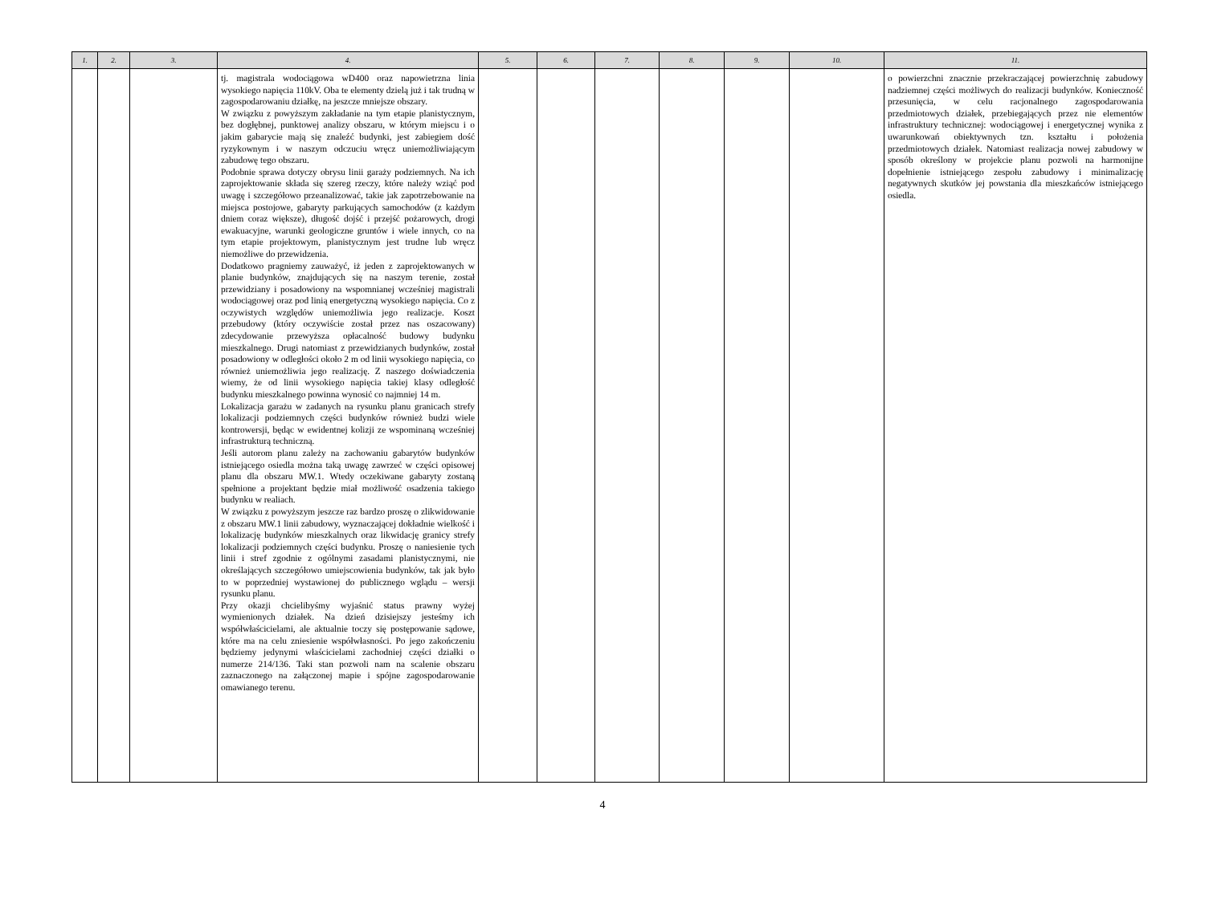| 1. | 2. | 3. | 4. | 5. | 6. | 7. | 8. | 9. | 10. | 11. |
| --- | --- | --- | --- | --- | --- | --- | --- | --- | --- | --- |
| | | | tj. magistrala wodociągowa wD400 oraz napowietrzna linia wysokiego napięcia 110kV. Oba te elementy dzielą już i tak trudną w zagospodarowaniu działkę, na jeszcze mniejsze obszary. W związku z powyższym zakładanie na tym etapie planistycznym, bez dogłębnej, punktowej analizy obszaru, w którym miejscu i o jakim gabarycie mają się znaleźć budynki, jest zabiegiem dość ryzykownym i w naszym odczuciu wręcz uniemożliwiającym zabudowę tego obszaru. Podobnie sprawa dotyczy obrysu linii garaży podziemnych. Na ich zaprojektowanie składa się szereg rzeczy, które należy wziąć pod uwagę i szczegółowo przeanalizować, takie jak zapotrzebowanie na miejsca postojowe, gabaryty parkujących samochodów (z każdym dniem coraz większe), długość dojść i przejść pożarowych, drogi ewakuacyjne, warunki geologiczne gruntów i wiele innych, co na tym etapie projektowym, planistycznym jest trudne lub wręcz niemożliwe do przewidzenia. Dodatkowo pragniemy zauważyć, iż jeden z zaprojektowanych w planie budynków, znajdujących się na naszym terenie, został przewidziany i posadowiony na wspomnianej wcześniej magistrali wodociągowej oraz pod linią energetyczną wysokiego napięcia. Co z oczywistych względów uniemożliwia jego realizacje. Koszt przebudowy (który oczywiście został przez nas oszacowany) zdecydowanie przewyższa opłacalność budowy budynku mieszkalnego. Drugi natomiast z przewidzianych budynków, został posadowiony w odległości około 2 m od linii wysokiego napięcia, co również uniemożliwia jego realizację. Z naszego doświadczenia wiemy, że od linii wysokiego napięcia takiej klasy odległość budynku mieszkalnego powinna wynosić co najmniej 14 m. Lokalizacja garażu w zadanych na rysunku planu granicach strefy lokalizacji podziemnych części budynków również budzi wiele kontrowersji, będąc w ewidentnej kolizji ze wspominaną wcześniej infrastrukturą techniczną. Jeśli autorom planu zależy na zachowaniu gabarytów budynków istniejącego osiedla można taką uwagę zawrzeć w części opisowej planu dla obszaru MW.1. Wtedy oczekiwane gabaryty zostaną spełnione a projektant będzie miał możliwość osadzenia takiego budynku w realiach. W związku z powyższym jeszcze raz bardzo proszę o zlikwidowanie z obszaru MW.1 linii zabudowy, wyznaczającej dokładnie wielkość i lokalizację budynków mieszkalnych oraz likwidację granicy strefy lokalizacji podziemnych części budynku. Proszę o naniesienie tych linii i stref zgodnie z ogólnymi zasadami planistycznymi, nie określających szczegółowo umiejscowienia budynków, tak jak było to w poprzedniej wystawionej do publicznego wglądu – wersji rysunku planu. Przy okazji chcielibyśmy wyjaśnić status prawny wyżej wymienionych działek. Na dzień dzisiejszy jesteśmy ich współwłaścicielami, ale aktualnie toczy się postępowanie sądowe, które ma na celu zniesienie współwłasności. Po jego zakończeniu będziemy jedynymi właścicielami zachodniej części działki o numerze 214/136. Taki stan pozwoli nam na scalenie obszaru zaznaczonego na załączonej mapie i spójne zagospodarowanie omawianego terenu. | | | | | | | o powierzchni znacznie przekraczającej powierzchnię zabudowy nadziemnej części możliwych do realizacji budynków. Konieczność przesunięcia, w celu racjonalnego zagospodarowania przedmiotowych działek, przebiegających przez nie elementów infrastruktury technicznej: wodociągowej i energetycznej wynika z uwarunkowań obiektywnych tzn. kształtu i położenia przedmiotowych działek. Natomiast realizacja nowej zabudowy w sposób określony w projekcie planu pozwoli na harmonijne dopełnienie istniejącego zespołu zabudowy i minimalizację negatywnych skutków jej powstania dla mieszkańców istniejącego osiedla. |
4